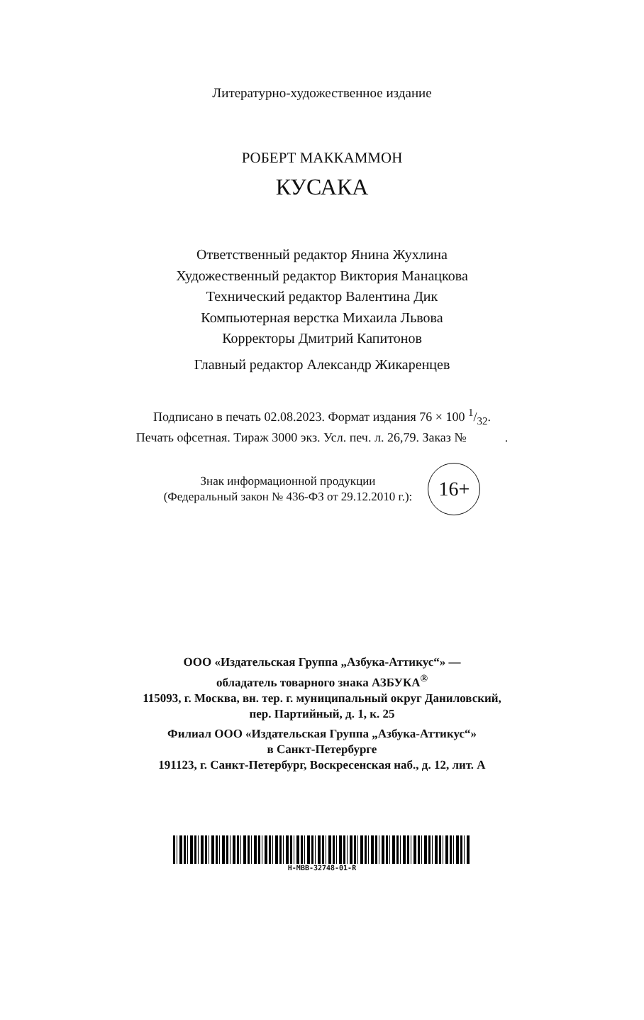Литературно-художественное издание
РОБЕРТ МАККАММОН
КУСАКА
Ответственный редактор Янина Жухлина
Художественный редактор Виктория Манацкова
Технический редактор Валентина Дик
Компьютерная верстка Михаила Львова
Корректоры Дмитрий Капитонов
Главный редактор Александр Жикаренцев
Подписано в печать 02.08.2023. Формат издания 76 × 100 1/32.
Печать офсетная. Тираж 3000 экз. Усл. печ. л. 26,79. Заказ № .
Знак информационной продукции
(Федеральный закон № 436-ФЗ от 29.12.2010 г.):
16+
ООО «Издательская Группа „Азбука-Аттикус“» —
обладатель товарного знака АЗБУКА<sup>®</sup>
115093, г. Москва, вн. тер. г. муниципальный округ Даниловский,
пер. Партийный, д. 1, к. 25
Филиал ООО «Издательская Группа „Азбука-Аттикус“»
в Санкт-Петербурге
191123, г. Санкт-Петербург, Воскресенская наб., д. 12, лит. А
H-MBB-32748-01-R